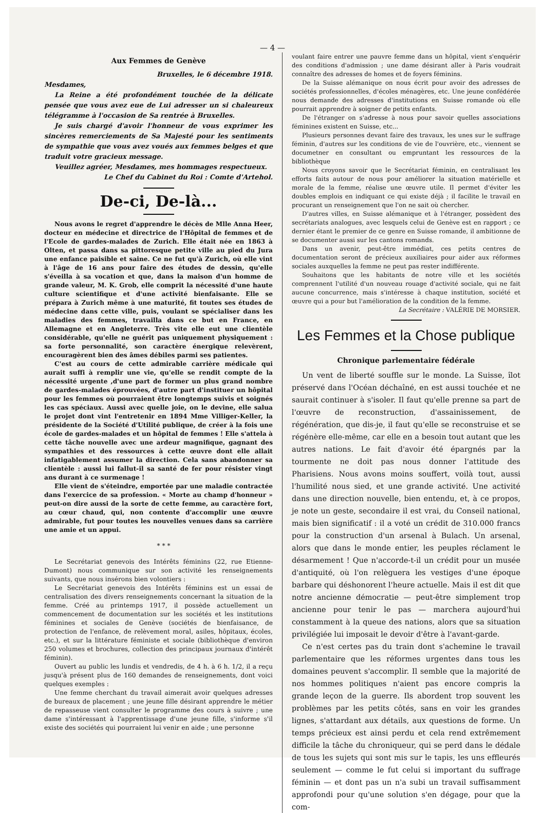— 4 —
Aux Femmes de Genève
Bruxelles, le 6 décembre 1918.
Mesdames,
La Reine a été profondément touchée de la délicate pensée que vous avez eue de Lui adresser un si chaleureux télégramme à l'occasion de Sa rentrée à Bruxelles.
Je suis chargé d'avoir l'honneur de vous exprimer les sincères remerciements de Sa Majesté pour les sentiments de sympathie que vous avez voués aux femmes belges et que traduit votre gracieux message.
Veuillez agréer, Mesdames, mes hommages respectueux.
Le Chef du Cabinet du Roi : Comte d'Artehol.
De-ci, De-là...
Nous avons le regret d'apprendre le décès de Mlle Anna Heer, docteur en médecine et directrice de l'Hôpital de femmes et de l'Ecole de gardes-malades de Zurich. Elle était née en 1863 à Olten, et passa dans sa pittoresque petite ville au pied du Jura une enfance paisible et saine. Ce ne fut qu'à Zurich, où elle vint à l'âge de 16 ans pour faire des études de dessin, qu'elle s'éveilla à sa vocation et que, dans la maison d'un homme de grande valeur, M. K. Grob, elle comprit la nécessité d'une haute culture scientifique et d'une activité bienfaisante. Elle se prépara à Zurich même à une maturité, fit toutes ses études de médecine dans cette ville, puis, voulant se spécialiser dans les maladies des femmes, travailla dans ce but en France, en Allemagne et en Angleterre. Très vite elle eut une clientèle considérable, qu'elle ne guérit pas uniquement physiquement : sa forte personnalité, son caractère énergique relevèrent, encouragèrent bien des âmes débiles parmi ses patientes.
C'est au cours de cette admirable carrière médicale qui aurait suffi à remplir une vie, qu'elle se rendit compte de la nécessité urgente ,d'une part de former un plus grand nombre de gardes-malades éprouvées, d'autre part d'instituer un hôpital pour les femmes où pourraient être longtemps suivis et soignés les cas spéciaux. Aussi avec quelle joie, on le devine, elle salua le projet dont vint l'entretenir en 1894 Mme Villiger-Keller, la présidente de la Société d'Utilité publique, de créer à la fois une école de gardes-malades et un hôpital de femmes ! Elle s'attela à cette tâche nouvelle avec une ardeur magnifique, gagnant des sympathies et des ressources à cette œuvre dont elle allait infatigablement assumer la direction. Cela sans abandonner sa clientèle : aussi lui fallut-il sa santé de fer pour résister vingt ans durant à ce surmenage !
Elle vient de s'éteindre, emportée par une maladie contractée dans l'exercice de sa profession. « Morte au champ d'honneur » peut-on dire aussi de la sorte de cette femme, au caractère fort, au cœur chaud, qui, non contente d'accomplir une œuvre admirable, fut pour toutes les nouvelles venues dans sa carrière une amie et un appui.
* * *
Le Secrétariat genevois des Intérêts féminins (22, rue Etienne-Dumont) nous communique sur son activité les renseignements suivants, que nous insérons bien volontiers :
Le Secrétariat genevois des Intérêts féminins est un essai de centralisation des divers renseignements concernant la situation de la femme. Créé au printemps 1917, il possède actuellement un commencement de documentation sur les sociétés et les institutions féminines et sociales de Genève (sociétés de bienfaisance, de protection de l'enfance, de relèvement moral, asiles, hôpitaux, écoles, etc.), et sur la littérature féministe et sociale (bibliothèque d'environ 250 volumes et brochures, collection des principaux journaux d'intérêt féminin).
Ouvert au public les lundis et vendredis, de 4 h. à 6 h. 1/2, il a reçu jusqu'à présent plus de 160 demandes de renseignements, dont voici quelques exemples :
Une femme cherchant du travail aimerait avoir quelques adresses de bureaux de placement ; une jeune fille désirant apprendre le métier de repasseuse vient consulter le programme des cours à suivre ; une dame s'intéressant à l'apprentissage d'une jeune fille, s'informe s'il existe des sociétés qui pourraient lui venir en aide ; une personne
voulant faire entrer une pauvre femme dans un hôpital, vient s'enquérir des conditions d'admission ; une dame désirant aller à Paris voudrait connaître des adresses de homes et de foyers féminins.
De la Suisse alémanique on nous écrit pour avoir des adresses de sociétés professionnelles, d'écoles ménagères, etc. Une jeune confédérée nous demande des adresses d'institutions en Suisse romande où elle pourrait apprendre à soigner de petits enfants.
De l'étranger on s'adresse à nous pour savoir quelles associations féminines existent en Suisse, etc...
Plusieurs personnes devant faire des travaux, les unes sur le suffrage féminin, d'autres sur les conditions de vie de l'ouvrière, etc., viennent se documetner en consultant ou empruntant les ressources de la bibliothèque
Nous croyons savoir que le Secrétariat féminin, en centralisant les efforts faits autour de nous pour améliorer la situation matérielle et morale de la femme, réalise une œuvre utile. Il permet d'éviter les doubles emplois en indiquant ce qui existe déjà ; il facilite le travail en procurant un renseignement que l'on ne sait où chercher.
D'autres villes, en Suisse alémanique et à l'étranger, possèdent des secrétariats analogues, avec lesquels celui de Genève est en rapport ; ce dernier étant le premier de ce genre en Suisse romande, il ambitionne de se documenter aussi sur les cantons romands.
Dans un avenir, peut-être immédiat, ces petits centres de documentation seront de précieux auxiliaires pour aider aux réformes sociales auxquelles la femme ne peut pas rester indifférente.
Souhaitons que les habitants de notre ville et les sociétés comprennent l'utilité d'un nouveau rouage d'activité sociale, qui ne fait aucune concurrence, mais s'intéresse à chaque institution, société et œuvre qui a pour but l'amélioration de la condition de la femme.
La Secrétaire : VALÉRIE DE MORSIER.
Les Femmes et la Chose publique
Chronique parlementaire fédérale
Un vent de liberté souffle sur le monde. La Suisse, îlot préservé dans l'Océan déchaîné, en est aussi touchée et ne saurait continuer à s'isoler. Il faut qu'elle prenne sa part de l'œuvre de reconstruction, d'assainissement, de régénération, que dis-je, il faut qu'elle se reconstruise et se régénère elle-même, car elle en a besoin tout autant que les autres nations. Le fait d'avoir été épargnés par la tourmente ne doit pas nous donner l'attitude des Pharisiens. Nous avons moins souffert, voilà tout, aussi l'humilité nous sied, et une grande activité. Une activité dans une direction nouvelle, bien entendu, et, à ce propos, je note un geste, secondaire il est vrai, du Conseil national, mais bien significatif : il a voté un crédit de 310.000 francs pour la construction d'un arsenal à Bulach. Un arsenal, alors que dans le monde entier, les peuples réclament le désarmement ! Que n'accorde-t-il un crédit pour un musée d'antiquité, où l'on relèguera les vestiges d'une époque barbare qui déshonorent l'heure actuelle. Mais il est dit que notre ancienne démocratie — peut-être simplement trop ancienne pour tenir le pas — marchera aujourd'hui constamment à la queue des nations, alors que sa situation privilégiée lui imposait le devoir d'être à l'avant-garde.
Ce n'est certes pas du train dont s'achemine le travail parlementaire que les réformes urgentes dans tous les domaines peuvent s'accomplir. Il semble que la majorité de nos hommes politiques n'aient pas encore compris la grande leçon de la guerre. Ils abordent trop souvent les problèmes par les petits côtés, sans en voir les grandes lignes, s'attardant aux détails, aux questions de forme. Un temps précieux est ainsi perdu et cela rend extrêmement difficile la tâche du chroniqueur, qui se perd dans le dédale de tous les sujets qui sont mis sur le tapis, les uns effleurés seulement — comme le fut celui si important du suffrage féminin — et dont pas un n'a subi un travail suffisamment approfondi pour qu'une solution s'en dégage, pour que la com-